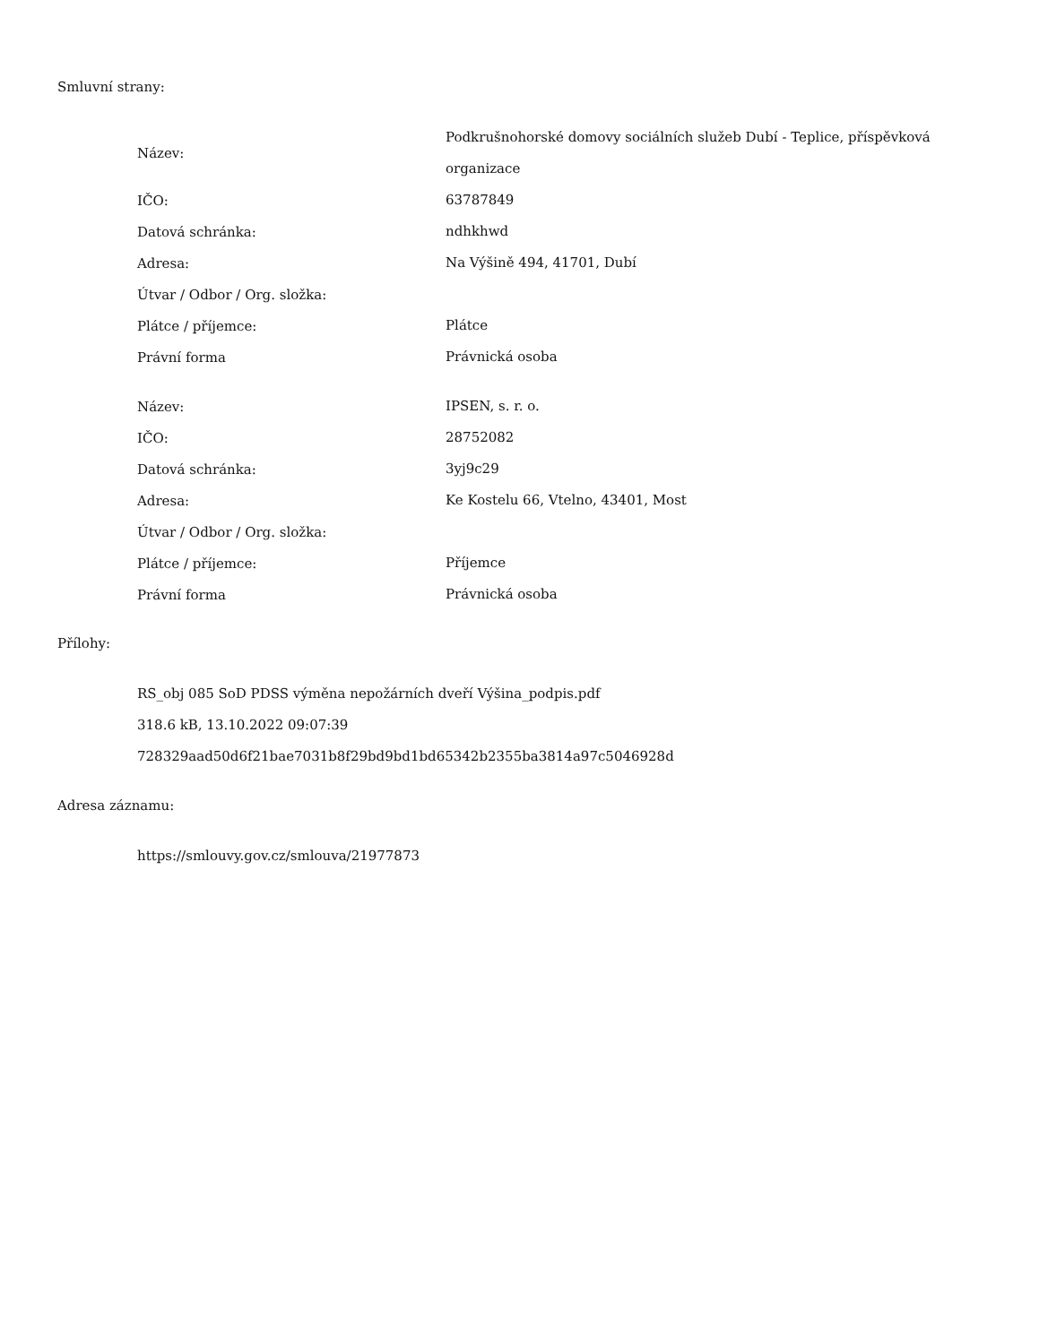Smluvní strany:
| Název: | Podkrušnohorské domovy sociálních služeb Dubí - Teplice, příspěvková organizace |
| IČO: | 63787849 |
| Datová schránka: | ndhkhwd |
| Adresa: | Na Výšině 494, 41701, Dubí |
| Útvar / Odbor / Org. složka: | |
| Plátce / příjemce: | Plátce |
| Právní forma | Právnická osoba |
| Název: | IPSEN, s. r. o. |
| IČO: | 28752082 |
| Datová schránka: | 3yj9c29 |
| Adresa: | Ke Kostelu 66, Vtelno, 43401, Most |
| Útvar / Odbor / Org. složka: | |
| Plátce / příjemce: | Příjemce |
| Právní forma | Právnická osoba |
Přílohy:
RS_obj 085 SoD PDSS výměna nepožárních dveří Výšina_podpis.pdf
318.6 kB, 13.10.2022 09:07:39
728329aad50d6f21bae7031b8f29bd9bd1bd65342b2355ba3814a97c5046928d
Adresa záznamu:
https://smlouvy.gov.cz/smlouva/21977873